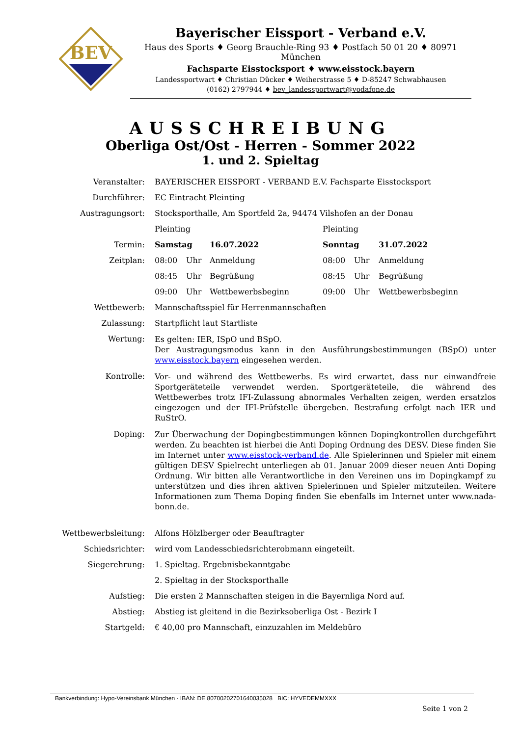BEV
Bayerischer Eissport - Verband e.V.
Haus des Sports ♦ Georg Brauchle-Ring 93 ♦ Postfach 50 01 20 ♦ 80971 München
Fachsparte Eisstocksport ♦ www.eisstock.bayern
Landessportwart ♦ Christian Dücker ♦ Weiherstrasse 5 ♦ D-85247 Schwabhausen
(0162) 2797944 ♦ bev_landessportwart@vodafone.de
AUSSCHREIBUNG
Oberliga Ost/Ost - Herren - Sommer 2022
1. und 2. Spieltag
| Veranstalter: | BAYERISCHER EISSPORT - VERBAND E.V. Fachsparte Eisstocksport | | | | | |
| Durchführer: | EC Eintracht Pleinting | | | | | |
| Austragungsort: | Stocksporthalle, Am Sportfeld 2a, 94474 Vilshofen an der Donau | | | | | |
| | Pleinting | | | Pleinting | | |
| Termin: | Samstag | | 16.07.2022 | Sonntag | | 31.07.2022 |
| Zeitplan: | 08:00 | Uhr | Anmeldung | 08:00 | Uhr | Anmeldung |
| | 08:45 | Uhr | Begrüßung | 08:45 | Uhr | Begrüßung |
| | 09:00 | Uhr | Wettbewerbsbeginn | 09:00 | Uhr | Wettbewerbsbeginn |
| Wettbewerb: | Mannschaftsspiel für Herrenmannschaften | | | | | |
| Zulassung: | Startpflicht laut Startliste | | | | | |
| Wertung: | Es gelten: IER, ISpO und BSpO. Der Austragungsmodus kann in den Ausführungsbestimmungen (BSpO) unter www.eisstock.bayern eingesehen werden. | | | | | |
| Kontrolle: | Vor- und während des Wettbewerbs. Es wird erwartet, dass nur einwandfreie Sportgeräteteile verwendet werden. Sportgeräteteile, die während des Wettbewerbes trotz IFI-Zulassung abnormales Verhalten zeigen, werden ersatzlos eingezogen und der IFI-Prüfstelle übergeben. Bestrafung erfolgt nach IER und RuStrO. | | | | | |
| Doping: | Zur Überwachung der Dopingbestimmungen können Dopingkontrollen durchgeführt werden. Zu beachten ist hierbei die Anti Doping Ordnung des DESV. Diese finden Sie im Internet unter www.eisstock-verband.de . Alle Spielerinnen und Spieler mit einem gültigen DESV Spielrecht unterliegen ab 01. Januar 2009 dieser neuen Anti Doping Ordnung. Wir bitten alle Verantwortliche in den Vereinen uns im Dopingkampf zu unterstützen und dies ihren aktiven Spielerinnen und Spieler mitzuteilen. Weitere Informationen zum Thema Doping finden Sie ebenfalls im Internet unter www.nada-bonn.de. | | | | | |
| Wettbewerbsleitung: | Alfons Hölzlberger oder Beauftragter | | | | | |
| Schiedsrichter: | wird vom Landesschiedsrichterobmann eingeteilt. | | | | | |
| Siegerehrung: | 1. Spieltag. Ergebnisbekanntgabe | | | | | |
| | 2. Spieltag in der Stocksporthalle | | | | | |
| Aufstieg: | Die ersten 2 Mannschaften steigen in die Bayernliga Nord auf. | | | | | |
| Abstieg: | Abstieg ist gleitend in die Bezirksoberliga Ost - Bezirk I | | | | | |
| Startgeld: | € 40,00 pro Mannschaft, einzuzahlen im Meldebüro | | | | | |
Bankverbindung: Hypo-Vereinsbank München - IBAN: DE 80700202701640035028 BIC: HYVEDEMMXXX
Seite 1 von 2